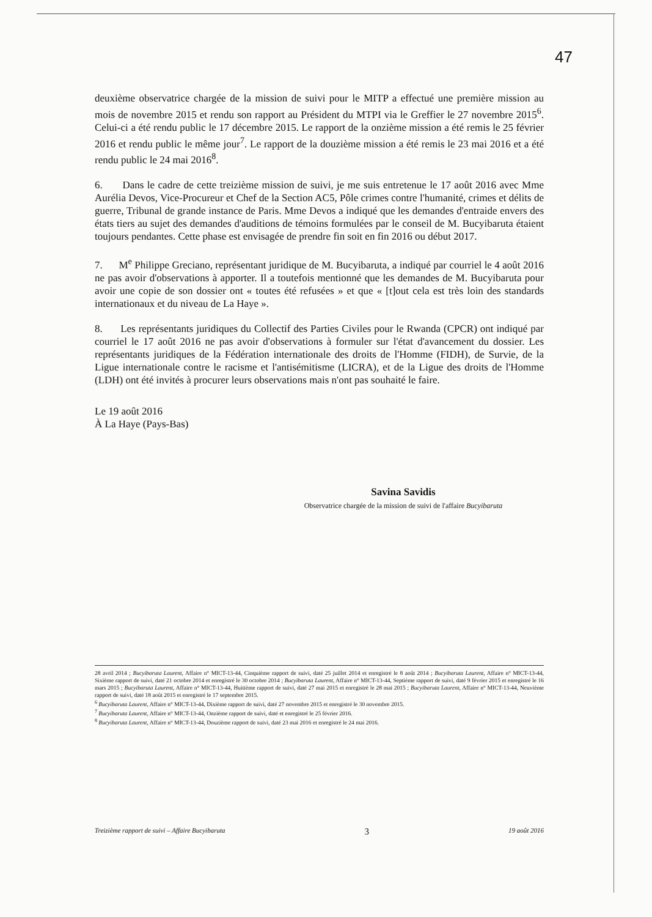47
deuxième observatrice chargée de la mission de suivi pour le MITP a effectué une première mission au mois de novembre 2015 et rendu son rapport au Président du MTPI via le Greffier le 27 novembre 2015<sup>6</sup>. Celui-ci a été rendu public le 17 décembre 2015. Le rapport de la onzième mission a été remis le 25 février 2016 et rendu public le même jour<sup>7</sup>. Le rapport de la douzième mission a été remis le 23 mai 2016 et a été rendu public le 24 mai 2016<sup>8</sup>.
6. Dans le cadre de cette treizième mission de suivi, je me suis entretenue le 17 août 2016 avec Mme Aurélia Devos, Vice-Procureur et Chef de la Section AC5, Pôle crimes contre l'humanité, crimes et délits de guerre, Tribunal de grande instance de Paris. Mme Devos a indiqué que les demandes d'entraide envers des états tiers au sujet des demandes d'auditions de témoins formulées par le conseil de M. Bucyibaruta étaient toujours pendantes. Cette phase est envisagée de prendre fin soit en fin 2016 ou début 2017.
7. M<sup>e</sup> Philippe Greciano, représentant juridique de M. Bucyibaruta, a indiqué par courriel le 4 août 2016 ne pas avoir d'observations à apporter. Il a toutefois mentionné que les demandes de M. Bucyibaruta pour avoir une copie de son dossier ont « toutes été refusées » et que « [t]out cela est très loin des standards internationaux et du niveau de La Haye ».
8. Les représentants juridiques du Collectif des Parties Civiles pour le Rwanda (CPCR) ont indiqué par courriel le 17 août 2016 ne pas avoir d'observations à formuler sur l'état d'avancement du dossier. Les représentants juridiques de la Fédération internationale des droits de l'Homme (FIDH), de Survie, de la Ligue internationale contre le racisme et l'antisémitisme (LICRA), et de la Ligue des droits de l'Homme (LDH) ont été invités à procurer leurs observations mais n'ont pas souhaité le faire.
Le 19 août 2016
À La Haye (Pays-Bas)
Savina Savidis
Observatrice chargée de la mission de suivi de l'affaire Bucyibaruta
28 avril 2014 ; Bucyibaruta Laurent, Affaire n° MICT-13-44, Cinquième rapport de suivi, daté 25 juillet 2014 et enregistré le 8 août 2014 ; Bucyibaruta Laurent, Affaire n° MICT-13-44, Sixième rapport de suivi, daté 21 octobre 2014 et enregistré le 30 octobre 2014 ; Bucyibaruta Laurent, Affaire n° MICT-13-44, Septième rapport de suivi, daté 9 février 2015 et enregistré le 16 mars 2015 ; Bucyibaruta Laurent, Affaire n° MICT-13-44, Huitième rapport de suivi, daté 27 mai 2015 et enregistré le 28 mai 2015 ; Bucyibaruta Laurent, Affaire n° MICT-13-44, Neuvième rapport de suivi, daté 18 août 2015 et enregistré le 17 septembre 2015.
<sup>6</sup> Bucyibaruta Laurent, Affaire n° MICT-13-44, Dixième rapport de suivi, daté 27 novembre 2015 et enregistré le 30 novembre 2015.
<sup>7</sup> Bucyibaruta Laurent, Affaire n° MICT-13-44, Onzième rapport de suivi, daté et enregistré le 25 février 2016.
<sup>8</sup> Bucyibaruta Laurent, Affaire n° MICT-13-44, Douzième rapport de suivi, daté 23 mai 2016 et enregistré le 24 mai 2016.
Treizième rapport de suivi – Affaire Bucyibaruta 3 19 août 2016